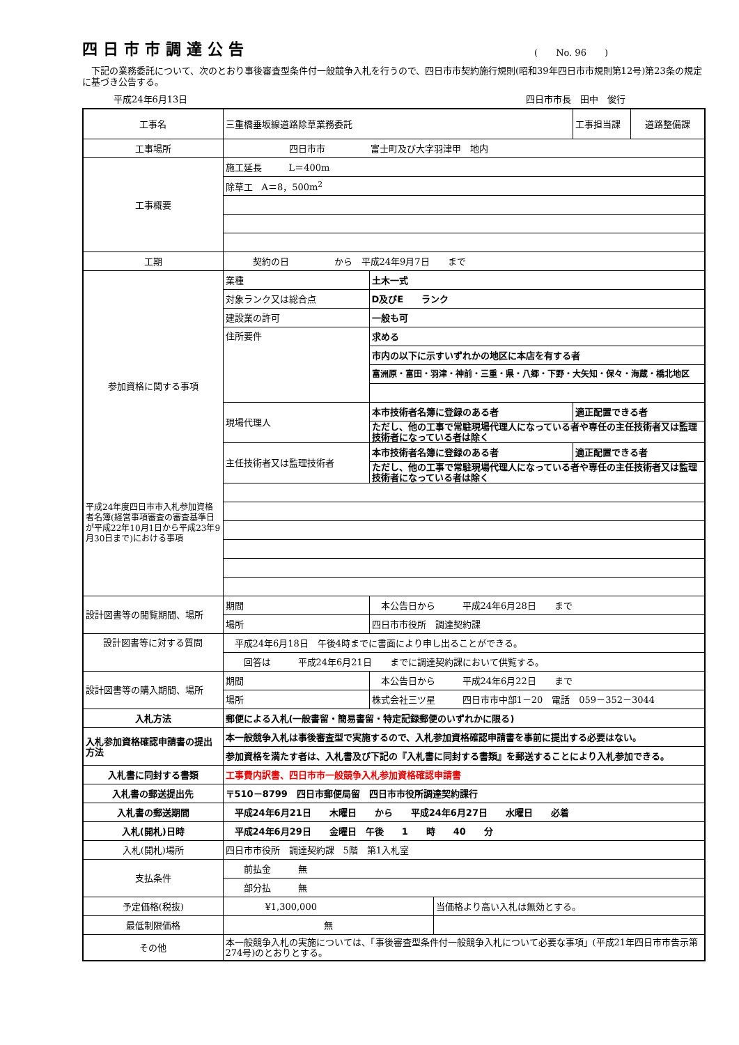四日市市調達公告
(　　No. 96　　)
下記の業務委託について、次のとおり事後審査型条件付一般競争入札を行うので、四日市市契約施行規則(昭和39年四日市市規則第12号)第23条の規定に基づき公告する。
平成24年6月13日 四日市市長　田中　俊行
| 工事名 | 三重橋垂坂線道路除草業務委託 | | | 工事担当課 | 道路整備課 |
| 工事場所 | 四日市市 富士町及び大字羽津甲 地内 | | | | |
| 工事概要 | 施工延長 L＝400m | | | | |
| | 除草工 A＝8，500m<sup>2</sup> | | | | |
| 工期 | 契約の日 から 平成24年9月7日 まで | | | | |
| 参加資格に関する事項 | 業種 | 土木一式 | | | |
| | 対象ランク又は総合点 | D及びE ランク | | | |
| | 建設業の許可 | 一般も可 | | | |
| | 住所要件 | 求める | | | |
| | | 市内の以下に示すいずれかの地区に本店を有する者 | | | |
| | | 富洲原・富田・羽津・神前・三重・県・八郷・下野・大矢知・保々・海蔵・橋北地区 | | | |
| | 現場代理人 | 本市技術者名簿に登録のある者 | | 適正配置できる者 | |
| | | ただし、他の工事で常駐現場代理人になっている者や専任の主任技術者又は監理技術者になっている者は除く | | | |
| | 主任技術者又は監理技術者 | 本市技術者名簿に登録のある者 | | 適正配置できる者 | |
| | | ただし、他の工事で常駐現場代理人になっている者や専任の主任技術者又は監理技術者になっている者は除く | | | |
| 平成24年度四日市市入札参加資格者名簿(経営事項審査の審査基準日が平成22年10月1日から平成23年9月30日まで)における事項 | | | | | |
| 設計図書等の閲覧期間、場所 | 期間 | 本公告日から 平成24年6月28日 まで | | | |
| | 場所 | 四日市市役所 調達契約課 | | | |
| 設計図書等に対する質問 | 平成24年6月18日 午後4時までに書面により申し出ることができる。 | | | | |
| | 回答は 平成24年6月21日 までに調達契約課において供覧する。 | | | | |
| 設計図書等の購入期間、場所 | 期間 | 本公告日から 平成24年6月22日 まで | | | |
| | 場所 | 株式会社三ツ星 四日市市中部1－20 電話 059－352－3044 | | | |
| 入札方法 | 郵便による入札(一般書留・簡易書留・特定記録郵便のいずれかに限る) | | | | |
| 入札参加資格確認申請書の提出方法 | 本一般競争入札は事後審査型で実施するので、入札参加資格確認申請書を事前に提出する必要はない。 | | | | |
| | 参加資格を満たす者は、入札書及び下記の『入札書に同封する書類』を郵送することにより入札参加できる。 | | | | |
| 入札書に同封する書類 | 工事費内訳書、四日市市一般競争入札参加資格確認申請書 | | | | |
| 入札書の郵送提出先 | 〒510－8799 四日市郵便局留 四日市市役所調達契約課行 | | | | |
| 入札書の郵送期間 | 平成24年6月21日 木曜日 から 平成24年6月27日 水曜日 必着 | | | | |
| 入札(開札)日時 | 平成24年6月29日 金曜日 午後 1 時 40 分 | | | | |
| 入札(開札)場所 | 四日市市役所 調達契約課 5階 第1入札室 | | | | |
| 支払条件 | 前払金 無 | | | | |
| | 部分払 無 | | | | |
| 予定価格(税抜) | ¥1,300,000 | | 当価格より高い入札は無効とする。 | | |
| 最低制限価格 | 無 | | | | |
| その他 | 本一般競争入札の実施については、「事後審査型条件付一般競争入札について必要な事項」(平成21年四日市市告示第274号)のとおりとする。 | | | | |